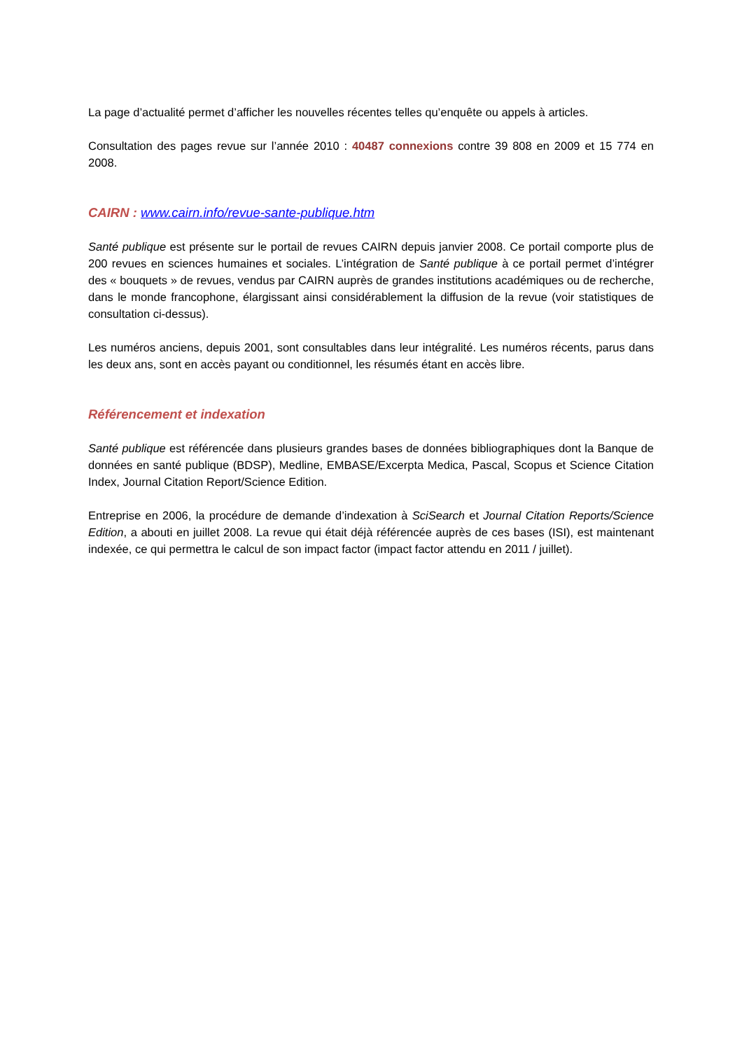La page d’actualité permet d’afficher les nouvelles récentes telles qu’enquête ou appels à articles.
Consultation des pages revue sur l’année 2010 : 40487 connexions contre 39 808 en 2009 et 15 774 en 2008.
CAIRN : www.cairn.info/revue-sante-publique.htm
Santé publique est présente sur le portail de revues CAIRN depuis janvier 2008. Ce portail comporte plus de 200 revues en sciences humaines et sociales. L’intégration de Santé publique à ce portail permet d’intégrer des « bouquets » de revues, vendus par CAIRN auprès de grandes institutions académiques ou de recherche, dans le monde francophone, élargissant ainsi considérablement la diffusion de la revue (voir statistiques de consultation ci-dessus).
Les numéros anciens, depuis 2001, sont consultables dans leur intégralité. Les numéros récents, parus dans les deux ans, sont en accès payant ou conditionnel, les résumés étant en accès libre.
Référencement et indexation
Santé publique est référencée dans plusieurs grandes bases de données bibliographiques dont la Banque de données en santé publique (BDSP), Medline, EMBASE/Excerpta Medica, Pascal, Scopus et Science Citation Index, Journal Citation Report/Science Edition.
Entreprise en 2006, la procédure de demande d’indexation à SciSearch et Journal Citation Reports/Science Edition, a abouti en juillet 2008. La revue qui était déjà référencée auprès de ces bases (ISI), est maintenant indexée, ce qui permettra le calcul de son impact factor (impact factor attendu en 2011 / juillet).